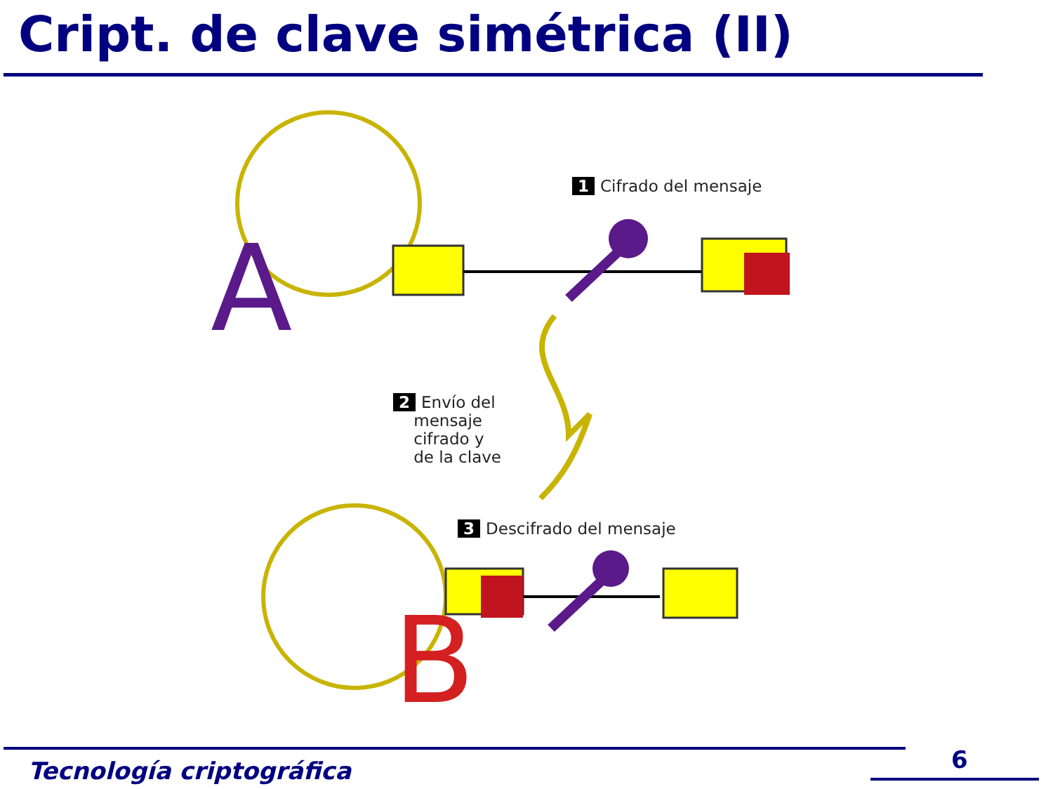Cript. de clave simétrica (II)
A
B
1 Cifrado del mensaje
2 Envío del
mensaje
cifrado y
de la clave
3 Descifrado del mensaje
Tecnología criptográfica 6